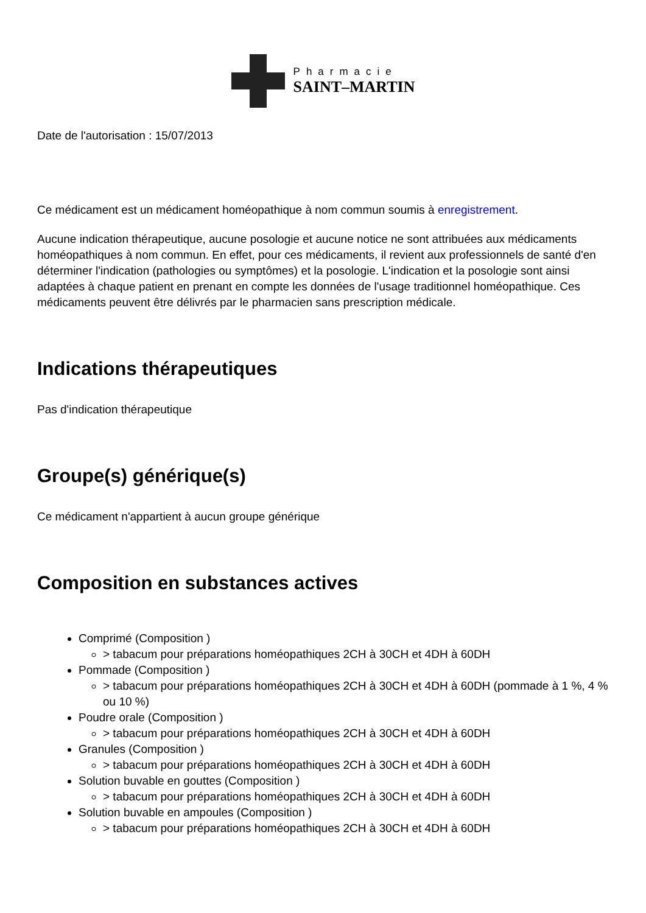Pharmacie
SAINT–MARTIN
Date de l'autorisation : 15/07/2013
Ce médicament est un médicament homéopathique à nom commun soumis à enregistrement.
Aucune indication thérapeutique, aucune posologie et aucune notice ne sont attribuées aux médicaments homéopathiques à nom commun. En effet, pour ces médicaments, il revient aux professionnels de santé d'en déterminer l'indication (pathologies ou symptômes) et la posologie. L'indication et la posologie sont ainsi adaptées à chaque patient en prenant en compte les données de l'usage traditionnel homéopathique. Ces médicaments peuvent être délivrés par le pharmacien sans prescription médicale.
Indications thérapeutiques
Pas d'indication thérapeutique
Groupe(s) générique(s)
Ce médicament n'appartient à aucun groupe générique
Composition en substances actives
Comprimé (Composition )
> tabacum pour préparations homéopathiques 2CH à 30CH et 4DH à 60DH
Pommade (Composition )
> tabacum pour préparations homéopathiques 2CH à 30CH et 4DH à 60DH (pommade à 1 %, 4 % ou 10 %)
Poudre orale (Composition )
> tabacum pour préparations homéopathiques 2CH à 30CH et 4DH à 60DH
Granules (Composition )
> tabacum pour préparations homéopathiques 2CH à 30CH et 4DH à 60DH
Solution buvable en gouttes (Composition )
> tabacum pour préparations homéopathiques 2CH à 30CH et 4DH à 60DH
Solution buvable en ampoules (Composition )
> tabacum pour préparations homéopathiques 2CH à 30CH et 4DH à 60DH